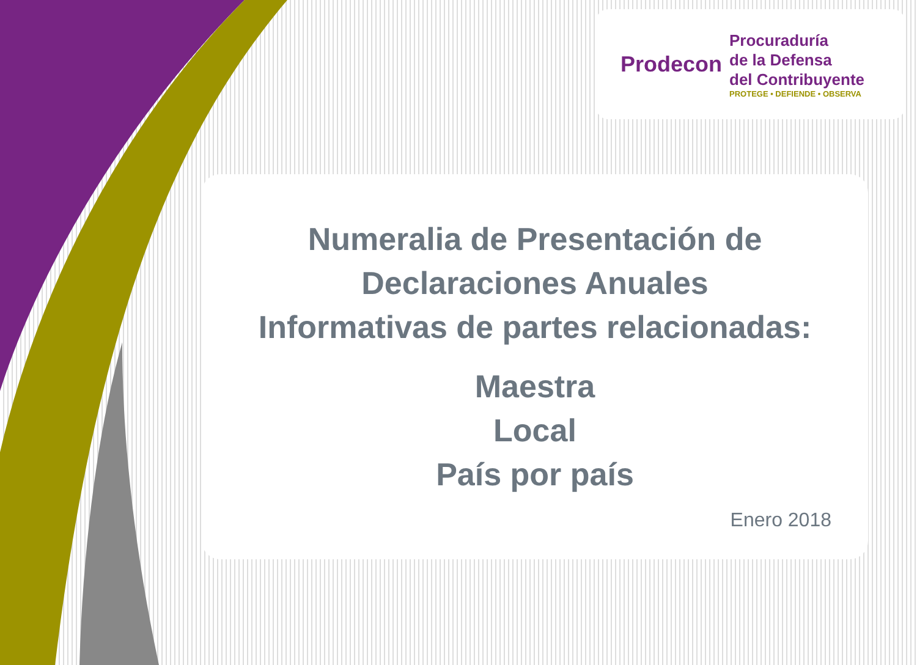Prodecon
Procuraduría
de la Defensa
del Contribuyente
PROTEGE • DEFIENDE • OBSERVA
Numeralia de Presentación de
Declaraciones Anuales
Informativas de partes relacionadas:
Maestra
Local
País por país
Enero 2018